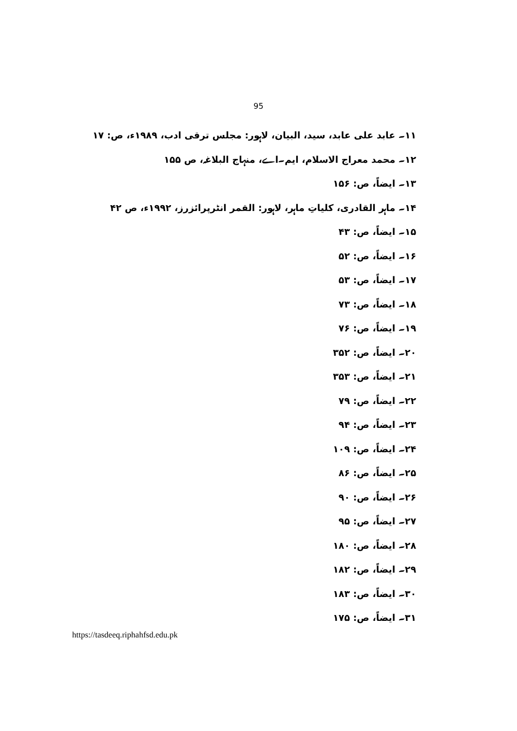95
۱۱۔ عابد علی عابد، سید، البیان، لاہور: مجلس ترقی ادب، ۱۹۸۹ء، ص: ۱۷
۱۲۔ محمد معراج الاسلام، ایم۔اے، منہاج البلاغہ، ص ۱۵۵
۱۳۔ ایضاً، ص: ۱۵۶
۱۴۔ ماہر القادری، کلیاتِ ماہر، لاہور: القمر انٹرپرائزرز، ۱۹۹۲ء، ص ۴۲
۱۵۔ ایضاً، ص: ۴۳
۱۶۔ ایضاً، ص: ۵۲
۱۷۔ ایضاً، ص: ۵۳
۱۸۔ ایضاً، ص: ۷۳
۱۹۔ ایضاً، ص: ۷۶
۲۰۔ ایضاً، ص: ۳۵۲
۲۱۔ ایضاً، ص: ۳۵۳
۲۲۔ ایضاً، ص: ۷۹
۲۳۔ ایضاً، ص: ۹۴
۲۴۔ ایضاً، ص: ۱۰۹
۲۵۔ ایضاً، ص: ۸۶
۲۶۔ ایضاً، ص: ۹۰
۲۷۔ ایضاً، ص: ۹۵
۲۸۔ ایضاً، ص: ۱۸۰
۲۹۔ ایضاً، ص: ۱۸۲
۳۰۔ ایضاً، ص: ۱۸۳
۳۱۔ ایضاً، ص: ۱۷۵
https://tasdeeq.riphahfsd.edu.pk